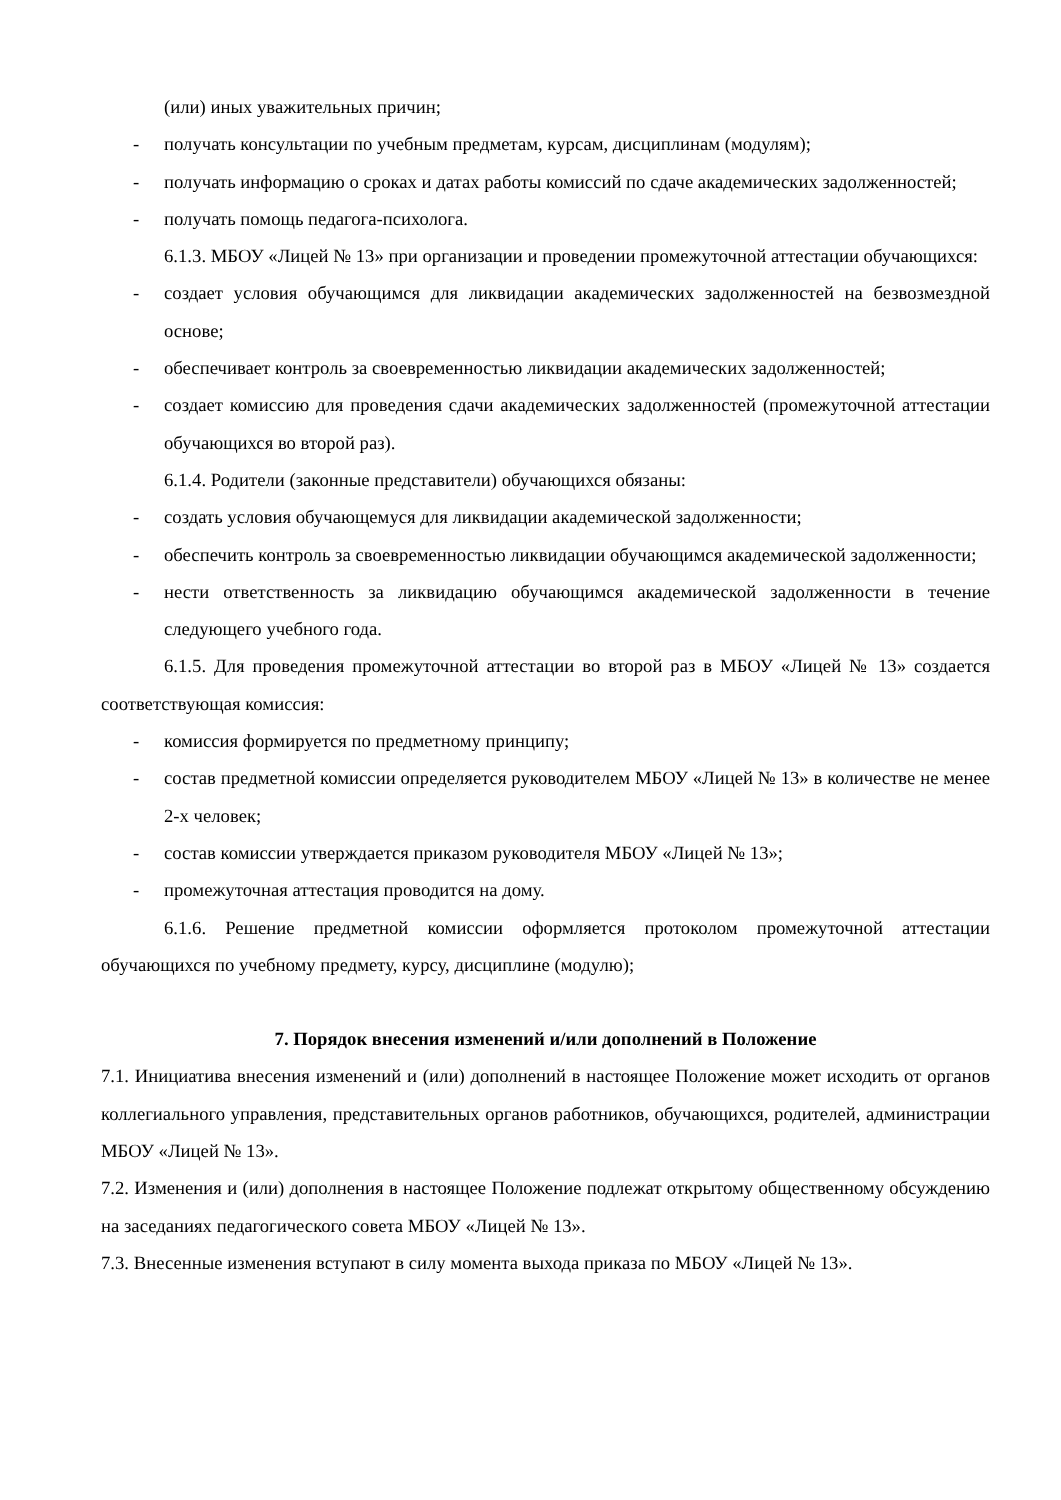(или) иных уважительных причин;
- получать консультации по учебным предметам, курсам, дисциплинам (модулям);
- получать информацию о сроках и датах работы комиссий по сдаче академических задолженностей;
- получать помощь педагога-психолога.
6.1.3. МБОУ «Лицей № 13» при организации и проведении промежуточной аттестации обучающихся:
- создает условия обучающимся для ликвидации академических задолженностей на безвозмездной основе;
- обеспечивает контроль за своевременностью ликвидации академических задолженностей;
- создает комиссию для проведения сдачи академических задолженностей (промежуточной аттестации обучающихся во второй раз).
6.1.4. Родители (законные представители) обучающихся обязаны:
- создать условия обучающемуся для ликвидации академической задолженности;
- обеспечить контроль за своевременностью ликвидации обучающимся академической задолженности;
- нести ответственность за ликвидацию обучающимся академической задолженности в течение следующего учебного года.
6.1.5. Для проведения промежуточной аттестации во второй раз в МБОУ «Лицей № 13» создается соответствующая комиссия:
- комиссия формируется по предметному принципу;
- состав предметной комиссии определяется руководителем МБОУ «Лицей № 13» в количестве не менее 2-х человек;
- состав комиссии утверждается приказом руководителя МБОУ «Лицей № 13»;
- промежуточная аттестация проводится на дому.
6.1.6. Решение предметной комиссии оформляется протоколом промежуточной аттестации обучающихся по учебному предмету, курсу, дисциплине (модулю);
7. Порядок внесения изменений и/или дополнений в Положение
7.1. Инициатива внесения изменений и (или) дополнений в настоящее Положение может исходить от органов коллегиального управления, представительных органов работников, обучающихся, родителей, администрации МБОУ «Лицей № 13».
7.2. Изменения и (или) дополнения в настоящее Положение подлежат открытому общественному обсуждению на заседаниях педагогического совета МБОУ «Лицей № 13».
7.3. Внесенные изменения вступают в силу момента выхода приказа по МБОУ «Лицей № 13».